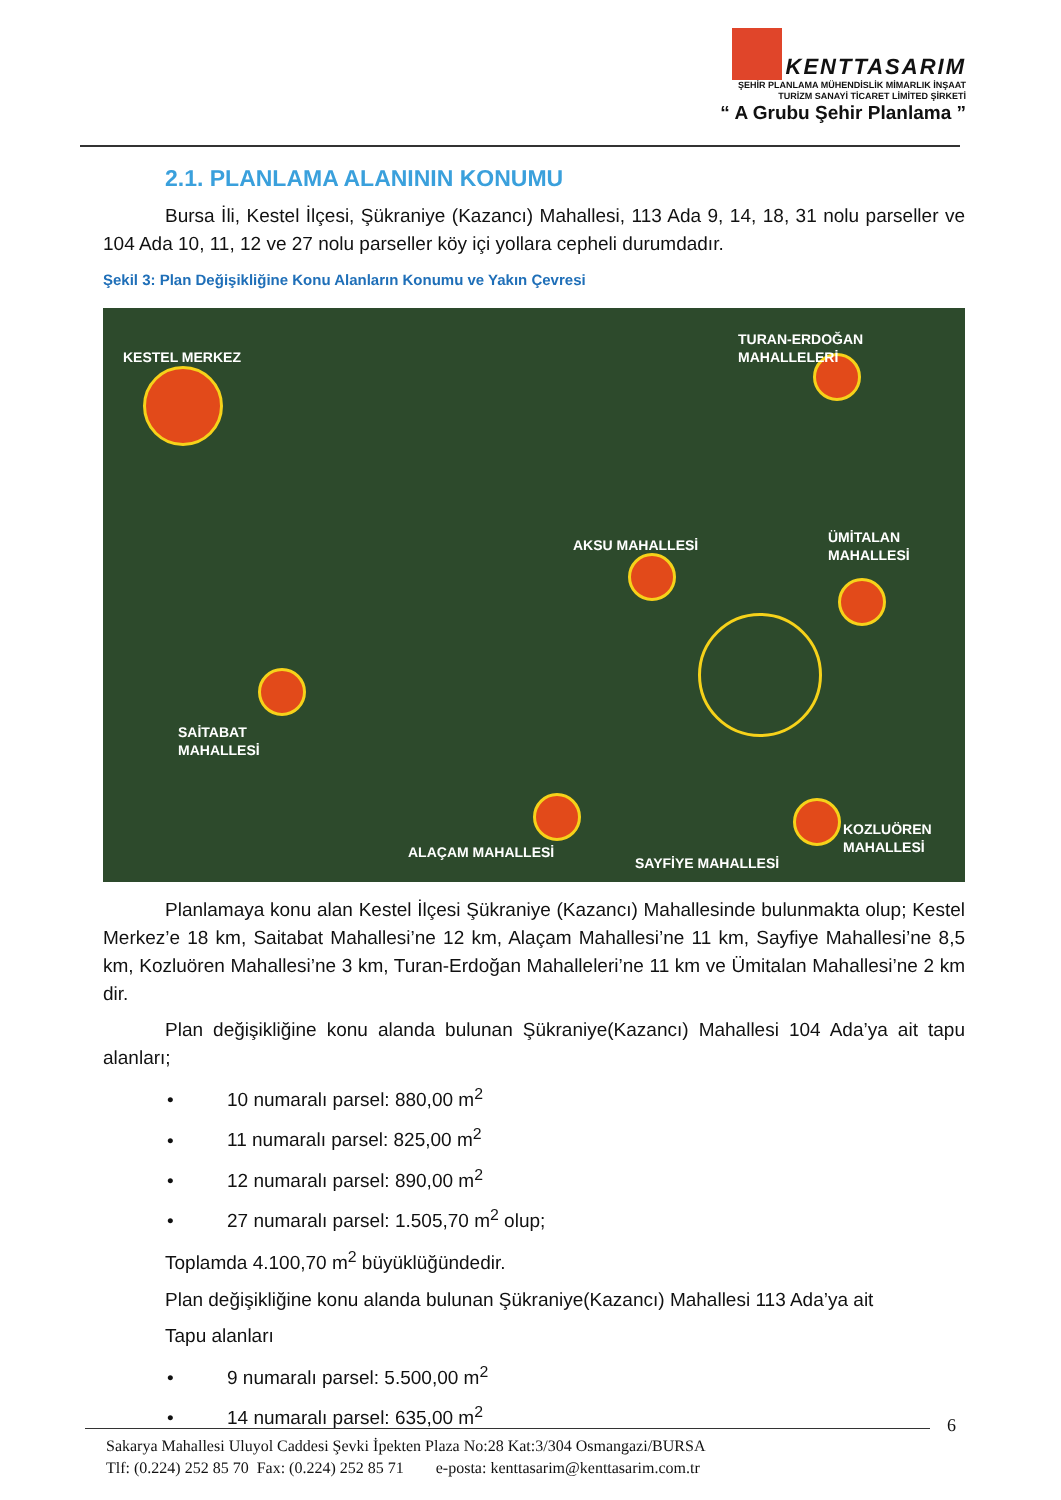KENTTASARIM
ŞEHİR PLANLAMA MÜHENDİSLİK MİMARLIK İNŞAAT
TURİZM SANAYİ TİCARET LİMİTED ŞİRKETİ
“ A Grubu Şehir Planlama ”
2.1. PLANLAMA ALANININ KONUMU
Bursa İli, Kestel İlçesi, Şükraniye (Kazancı) Mahallesi, 113 Ada 9, 14, 18, 31 nolu parseller ve 104 Ada 10, 11, 12 ve 27 nolu parseller köy içi yollara cepheli durumdadır.
Şekil 3: Plan Değişikliğine Konu Alanların Konumu ve Yakın Çevresi
KESTEL MERKEZ
TURAN-ERDOĞAN
MAHALLELERİ
AKSU MAHALLESİ
ÜMİTALAN
MAHALLESİ
SAİTABAT
MAHALLESİ
ALAÇAM MAHALLESİ
SAYFİYE MAHALLESİ
KOZLUÖREN
MAHALLESİ
Planlamaya konu alan Kestel İlçesi Şükraniye (Kazancı) Mahallesinde bulunmakta olup; Kestel Merkez’e 18 km, Saitabat Mahallesi’ne 12 km, Alaçam Mahallesi’ne 11 km, Sayfiye Mahallesi’ne 8,5 km, Kozluören Mahallesi’ne 3 km, Turan-Erdoğan Mahalleleri’ne 11 km ve Ümitalan Mahallesi’ne 2 km dir.
Plan değişikliğine konu alanda bulunan Şükraniye(Kazancı) Mahallesi 104 Ada’ya ait tapu alanları;
• 10 numaralı parsel: 880,00 m<sup>2</sup>
• 11 numaralı parsel: 825,00 m<sup>2</sup>
• 12 numaralı parsel: 890,00 m<sup>2</sup>
• 27 numaralı parsel: 1.505,70 m<sup>2</sup> olup;
Toplamda 4.100,70 m<sup>2</sup> büyüklüğündedir.
Plan değişikliğine konu alanda bulunan Şükraniye(Kazancı) Mahallesi 113 Ada’ya ait
Tapu alanları
• 9 numaralı parsel: 5.500,00 m<sup>2</sup>
• 14 numaralı parsel: 635,00 m<sup>2</sup>
6
Sakarya Mahallesi Uluyol Caddesi Şevki İpekten Plaza No:28 Kat:3/304 Osmangazi/BURSA
Tlf: (0.224) 252 85 70 Fax: (0.224) 252 85 71 e-posta: kenttasarim@kenttasarim.com.tr